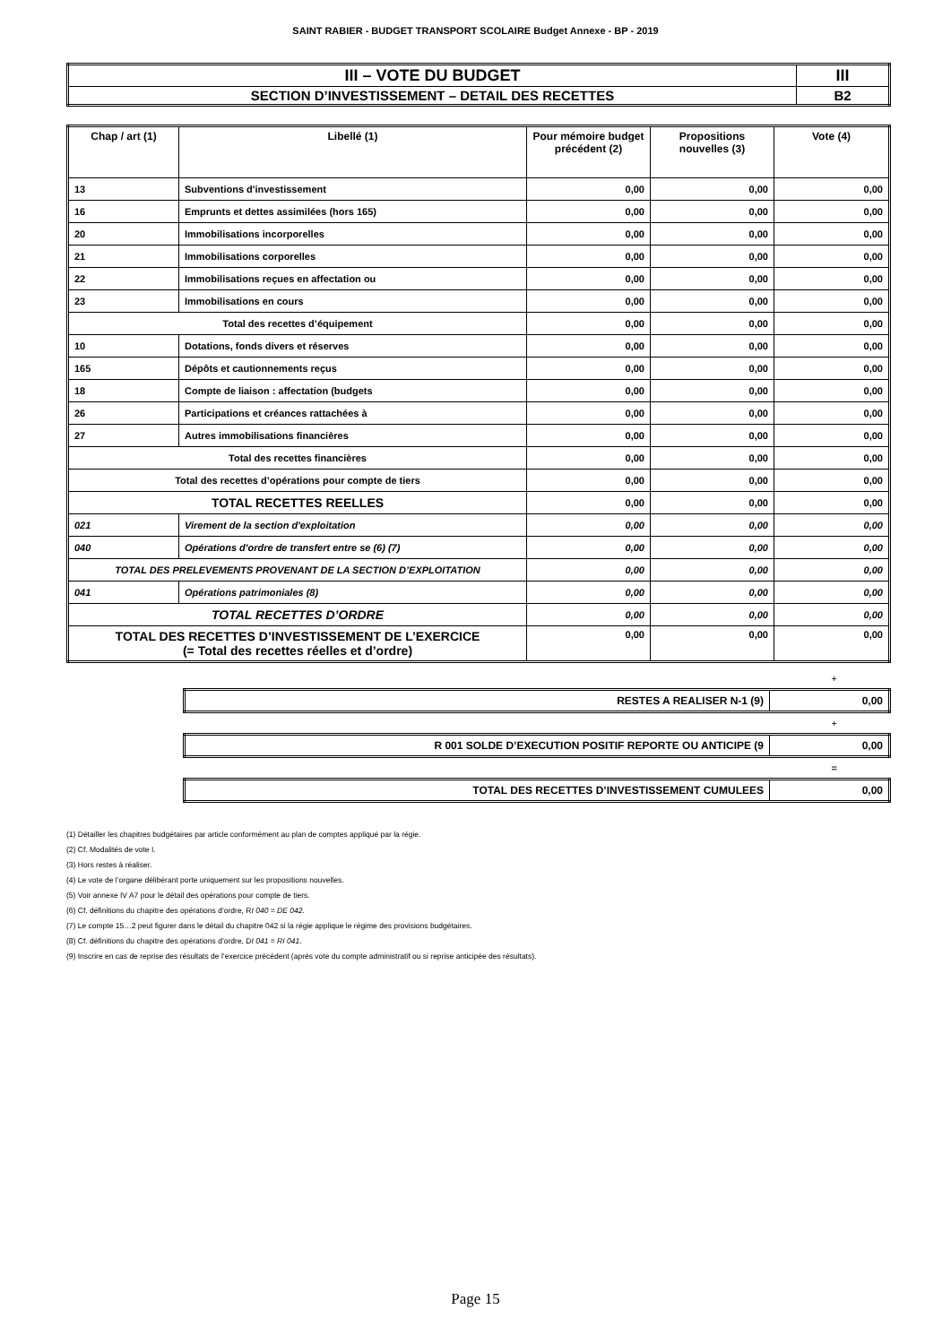SAINT RABIER - BUDGET TRANSPORT SCOLAIRE Budget Annexe - BP - 2019
| III – VOTE DU BUDGET | III |
| SECTION D’INVESTISSEMENT – DETAIL DES RECETTES | B2 |
| Chap / art (1) | Libellé (1) | Pour mémoire budget précédent (2) | Propositions nouvelles (3) | Vote (4) |
| --- | --- | --- | --- | --- |
| 13 | Subventions d'investissement | 0,00 | 0,00 | 0,00 |
| 16 | Emprunts et dettes assimilées (hors 165) | 0,00 | 0,00 | 0,00 |
| 20 | Immobilisations incorporelles | 0,00 | 0,00 | 0,00 |
| 21 | Immobilisations corporelles | 0,00 | 0,00 | 0,00 |
| 22 | Immobilisations reçues en affectation ou | 0,00 | 0,00 | 0,00 |
| 23 | Immobilisations en cours | 0,00 | 0,00 | 0,00 |
| Total des recettes d’équipement | | 0,00 | 0,00 | 0,00 |
| 10 | Dotations, fonds divers et réserves | 0,00 | 0,00 | 0,00 |
| 165 | Dépôts et cautionnements reçus | 0,00 | 0,00 | 0,00 |
| 18 | Compte de liaison : affectation (budgets | 0,00 | 0,00 | 0,00 |
| 26 | Participations et créances rattachées à | 0,00 | 0,00 | 0,00 |
| 27 | Autres immobilisations financières | 0,00 | 0,00 | 0,00 |
| Total des recettes financières | | 0,00 | 0,00 | 0,00 |
| Total des recettes d’opérations pour compte de tiers | | 0,00 | 0,00 | 0,00 |
| TOTAL RECETTES REELLES | | 0,00 | 0,00 | 0,00 |
| 021 | Virement de la section d'exploitation | 0,00 | 0,00 | 0,00 |
| 040 | Opérations d'ordre de transfert entre se (6) (7) | 0,00 | 0,00 | 0,00 |
| TOTAL DES PRELEVEMENTS PROVENANT DE LA SECTION D’EXPLOITATION | | 0,00 | 0,00 | 0,00 |
| 041 | Opérations patrimoniales (8) | 0,00 | 0,00 | 0,00 |
| TOTAL RECETTES D’ORDRE | | 0,00 | 0,00 | 0,00 |
| TOTAL DES RECETTES D’INVESTISSEMENT DE L’EXERCICE (= Total des recettes réelles et d’ordre) | | 0,00 | 0,00 | 0,00 |
+
| RESTES A REALISER N-1 (9) | 0,00 |
+
| R 001 SOLDE D’EXECUTION POSITIF REPORTE OU ANTICIPE (9 | 0,00 |
=
| TOTAL DES RECETTES D’INVESTISSEMENT CUMULEES | 0,00 |
(1) Détailler les chapitres budgétaires par article conformément au plan de comptes appliqué par la régie.
(2) Cf. Modalités de vote I.
(3) Hors restes à réaliser.
(4) Le vote de l’organe délibérant porte uniquement sur les propositions nouvelles.
(5) Voir annexe IV A7 pour le détail des opérations pour compte de tiers.
(6) Cf. définitions du chapitre des opérations d’ordre, RI 040 = DE 042.
(7) Le compte 15…2 peut figurer dans le détail du chapitre 042 si la régie applique le régime des provisions budgétaires.
(8) Cf. définitions du chapitre des opérations d’ordre, DI 041 = RI 041.
(9) Inscrire en cas de reprise des résultats de l’exercice précédent (après vote du compte administratif ou si reprise anticipée des résultats).
Page 15